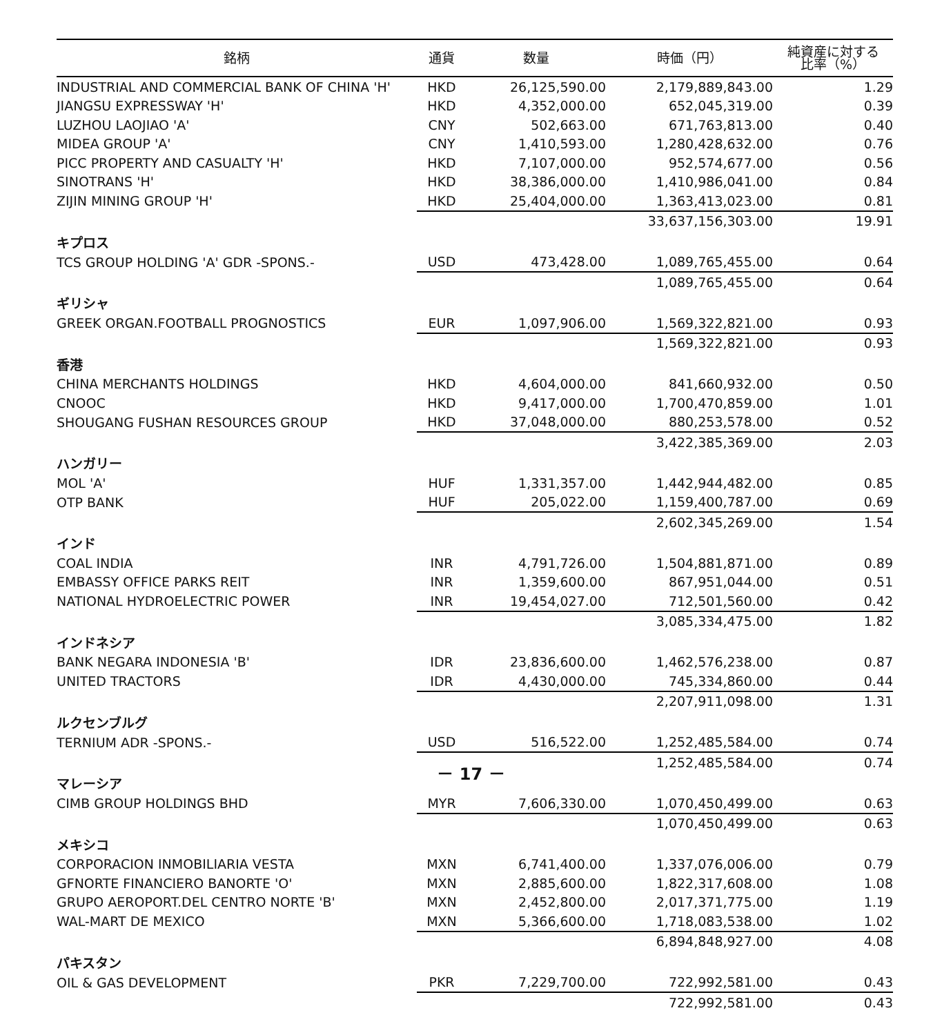| 銘柄 | 通貨 | 数量 | 時価（円） | 純資産に対する 比率（%） |
| --- | --- | --- | --- | --- |
| INDUSTRIAL AND COMMERCIAL BANK OF CHINA 'H' | HKD | 26,125,590.00 | 2,179,889,843.00 | 1.29 |
| JIANGSU EXPRESSWAY 'H' | HKD | 4,352,000.00 | 652,045,319.00 | 0.39 |
| LUZHOU LAOJIAO 'A' | CNY | 502,663.00 | 671,763,813.00 | 0.40 |
| MIDEA GROUP 'A' | CNY | 1,410,593.00 | 1,280,428,632.00 | 0.76 |
| PICC PROPERTY AND CASUALTY 'H' | HKD | 7,107,000.00 | 952,574,677.00 | 0.56 |
| SINOTRANS 'H' | HKD | 38,386,000.00 | 1,410,986,041.00 | 0.84 |
| ZIJIN MINING GROUP 'H' | HKD | 25,404,000.00 | 1,363,413,023.00 | 0.81 |
| | | | 33,637,156,303.00 | 19.91 |
| キプロス | | | | |
| TCS GROUP HOLDING 'A' GDR -SPONS.- | USD | 473,428.00 | 1,089,765,455.00 | 0.64 |
| | | | 1,089,765,455.00 | 0.64 |
| ギリシャ | | | | |
| GREEK ORGAN.FOOTBALL PROGNOSTICS | EUR | 1,097,906.00 | 1,569,322,821.00 | 0.93 |
| | | | 1,569,322,821.00 | 0.93 |
| 香港 | | | | |
| CHINA MERCHANTS HOLDINGS | HKD | 4,604,000.00 | 841,660,932.00 | 0.50 |
| CNOOC | HKD | 9,417,000.00 | 1,700,470,859.00 | 1.01 |
| SHOUGANG FUSHAN RESOURCES GROUP | HKD | 37,048,000.00 | 880,253,578.00 | 0.52 |
| | | | 3,422,385,369.00 | 2.03 |
| ハンガリー | | | | |
| MOL 'A' | HUF | 1,331,357.00 | 1,442,944,482.00 | 0.85 |
| OTP BANK | HUF | 205,022.00 | 1,159,400,787.00 | 0.69 |
| | | | 2,602,345,269.00 | 1.54 |
| インド | | | | |
| COAL INDIA | INR | 4,791,726.00 | 1,504,881,871.00 | 0.89 |
| EMBASSY OFFICE PARKS REIT | INR | 1,359,600.00 | 867,951,044.00 | 0.51 |
| NATIONAL HYDROELECTRIC POWER | INR | 19,454,027.00 | 712,501,560.00 | 0.42 |
| | | | 3,085,334,475.00 | 1.82 |
| インドネシア | | | | |
| BANK NEGARA INDONESIA 'B' | IDR | 23,836,600.00 | 1,462,576,238.00 | 0.87 |
| UNITED TRACTORS | IDR | 4,430,000.00 | 745,334,860.00 | 0.44 |
| | | | 2,207,911,098.00 | 1.31 |
| ルクセンブルグ | | | | |
| TERNIUM ADR -SPONS.- | USD | 516,522.00 | 1,252,485,584.00 | 0.74 |
| | | | 1,252,485,584.00 | 0.74 |
| マレーシア | | | | |
| CIMB GROUP HOLDINGS BHD | MYR | 7,606,330.00 | 1,070,450,499.00 | 0.63 |
| | | | 1,070,450,499.00 | 0.63 |
| メキシコ | | | | |
| CORPORACION INMOBILIARIA VESTA | MXN | 6,741,400.00 | 1,337,076,006.00 | 0.79 |
| GFNORTE FINANCIERO BANORTE 'O' | MXN | 2,885,600.00 | 1,822,317,608.00 | 1.08 |
| GRUPO AEROPORT.DEL CENTRO NORTE 'B' | MXN | 2,452,800.00 | 2,017,371,775.00 | 1.19 |
| WAL-MART DE MEXICO | MXN | 5,366,600.00 | 1,718,083,538.00 | 1.02 |
| | | | 6,894,848,927.00 | 4.08 |
| パキスタン | | | | |
| OIL & GAS DEVELOPMENT | PKR | 7,229,700.00 | 722,992,581.00 | 0.43 |
| | | | 722,992,581.00 | 0.43 |
－ 17 －